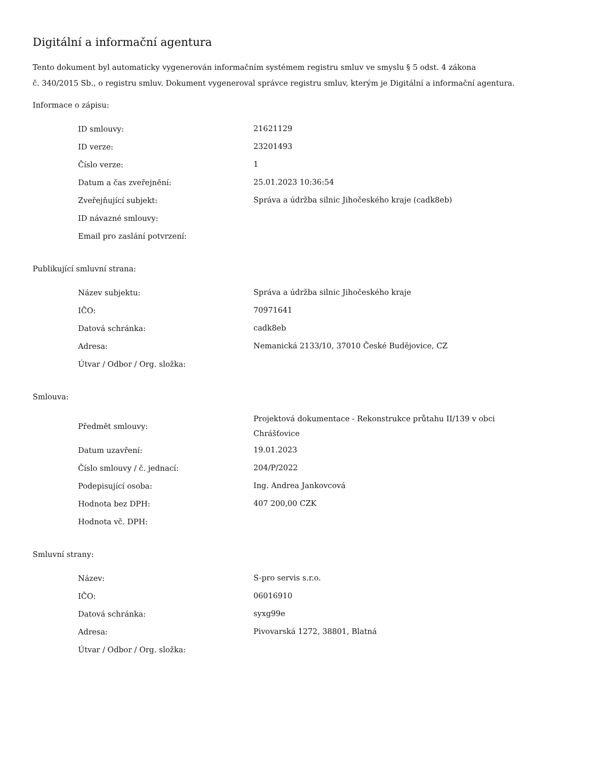Digitální a informační agentura
Tento dokument byl automaticky vygenerován informačním systémem registru smluv ve smyslu § 5 odst. 4 zákona
č. 340/2015 Sb., o registru smluv. Dokument vygeneroval správce registru smluv, kterým je Digitální a informační agentura.
Informace o zápisu:
| ID smlouvy: | 21621129 |
| ID verze: | 23201493 |
| Číslo verze: | 1 |
| Datum a čas zveřejnění: | 25.01.2023 10:36:54 |
| Zveřejňující subjekt: | Správa a údržba silnic Jihočeského kraje (cadk8eb) |
| ID návazné smlouvy: | |
| Email pro zaslání potvrzení: | |
Publikující smluvní strana:
| Název subjektu: | Správa a údržba silnic Jihočeského kraje |
| IČO: | 70971641 |
| Datová schránka: | cadk8eb |
| Adresa: | Nemanická 2133/10, 37010 České Budějovice, CZ |
| Útvar / Odbor / Org. složka: | |
Smlouva:
| Předmět smlouvy: | Projektová dokumentace - Rekonstrukce průtahu II/139 v obci Chrášťovice |
| Datum uzavření: | 19.01.2023 |
| Číslo smlouvy / č. jednací: | 204/P/2022 |
| Podepisující osoba: | Ing. Andrea Jankovcová |
| Hodnota bez DPH: | 407 200,00 CZK |
| Hodnota vč. DPH: | |
Smluvní strany:
| Název: | S-pro servis s.r.o. |
| IČO: | 06016910 |
| Datová schránka: | syxg99e |
| Adresa: | Pivovarská 1272, 38801, Blatná |
| Útvar / Odbor / Org. složka: | |